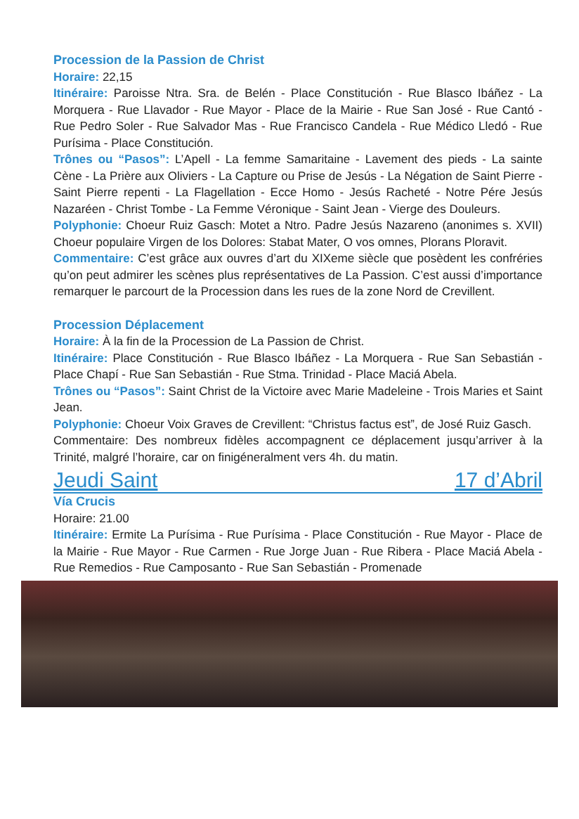Procession de la Passion de Christ
Horaire: 22,15
Itinéraire: Paroisse Ntra. Sra. de Belén - Place Constitución - Rue Blasco Ibáñez - La Morquera - Rue Llavador - Rue Mayor - Place de la Mairie - Rue San José - Rue Cantó - Rue Pedro Soler - Rue Salvador Mas - Rue Francisco Candela - Rue Médico Lledó - Rue Purísima - Place Constitución.
Trônes ou “Pasos”: L’Apell - La femme Samaritaine - Lavement des pieds - La sainte Cène - La Prière aux Oliviers - La Capture ou Prise de Jesús - La Négation de Saint Pierre - Saint Pierre repenti - La Flagellation - Ecce Homo - Jesús Racheté - Notre Pére Jesús Nazaréen - Christ Tombe - La Femme Véronique - Saint Jean - Vierge des Douleurs.
Polyphonie: Choeur Ruiz Gasch: Motet a Ntro. Padre Jesús Nazareno (anonimes s. XVII) Choeur populaire Virgen de los Dolores: Stabat Mater, O vos omnes, Plorans Ploravit.
Commentaire: C’est grâce aux ouvres d’art du XIXeme siècle que posèdent les confréries qu’on peut admirer les scènes plus représentatives de La Passion. C’est aussi d’importance remarquer le parcourt de la Procession dans les rues de la zone Nord de Crevillent.
Procession Déplacement
Horaire: À la fin de la Procession de La Passion de Christ.
Itinéraire: Place Constitución - Rue Blasco Ibáñez - La Morquera - Rue San Sebastián - Place Chapí - Rue San Sebastián - Rue Stma. Trinidad - Place Maciá Abela.
Trônes ou “Pasos”: Saint Christ de la Victoire avec Marie Madeleine - Trois Maries et Saint Jean.
Polyphonie: Choeur Voix Graves de Crevillent: “Christus factus est”, de José Ruiz Gasch.
Commentaire: Des nombreux fidèles accompagnent ce déplacement jusqu’arriver à la Trinité, malgré l’horaire, car on finigéneralment vers 4h. du matin.
Jeudi Saint 17 d’Abril
Vía Crucis
Horaire: 21.00
Itinéraire: Ermite La Purísima - Rue Purísima - Place Constitución - Rue Mayor - Place de la Mairie - Rue Mayor - Rue Carmen - Rue Jorge Juan - Rue Ribera - Place Maciá Abela - Rue Remedios - Rue Camposanto - Rue San Sebastián - Promenade